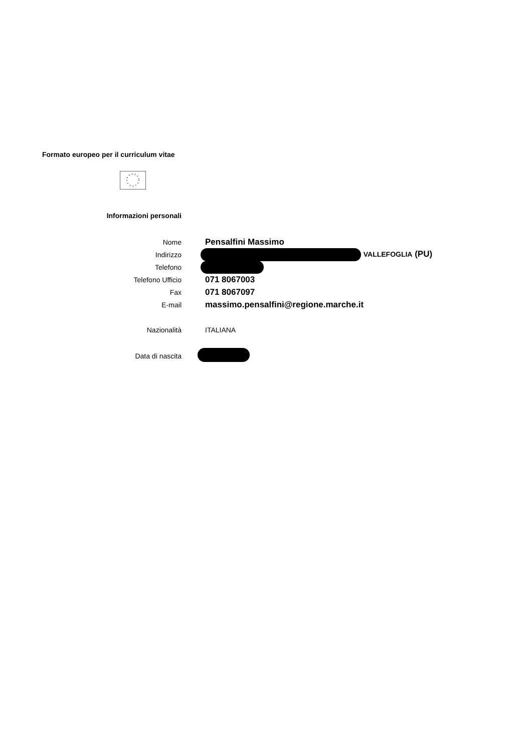Formato europeo per il curriculum vitae
Informazioni personali
Nome Pensalfini Massimo
Indirizzo VALLEFOGLIA (PU)
Telefono
Telefono Ufficio 071 8067003
Fax 071 8067097
E-mail massimo.pensalfini@regione.marche.it
Nazionalità ITALIANA
Data di nascita